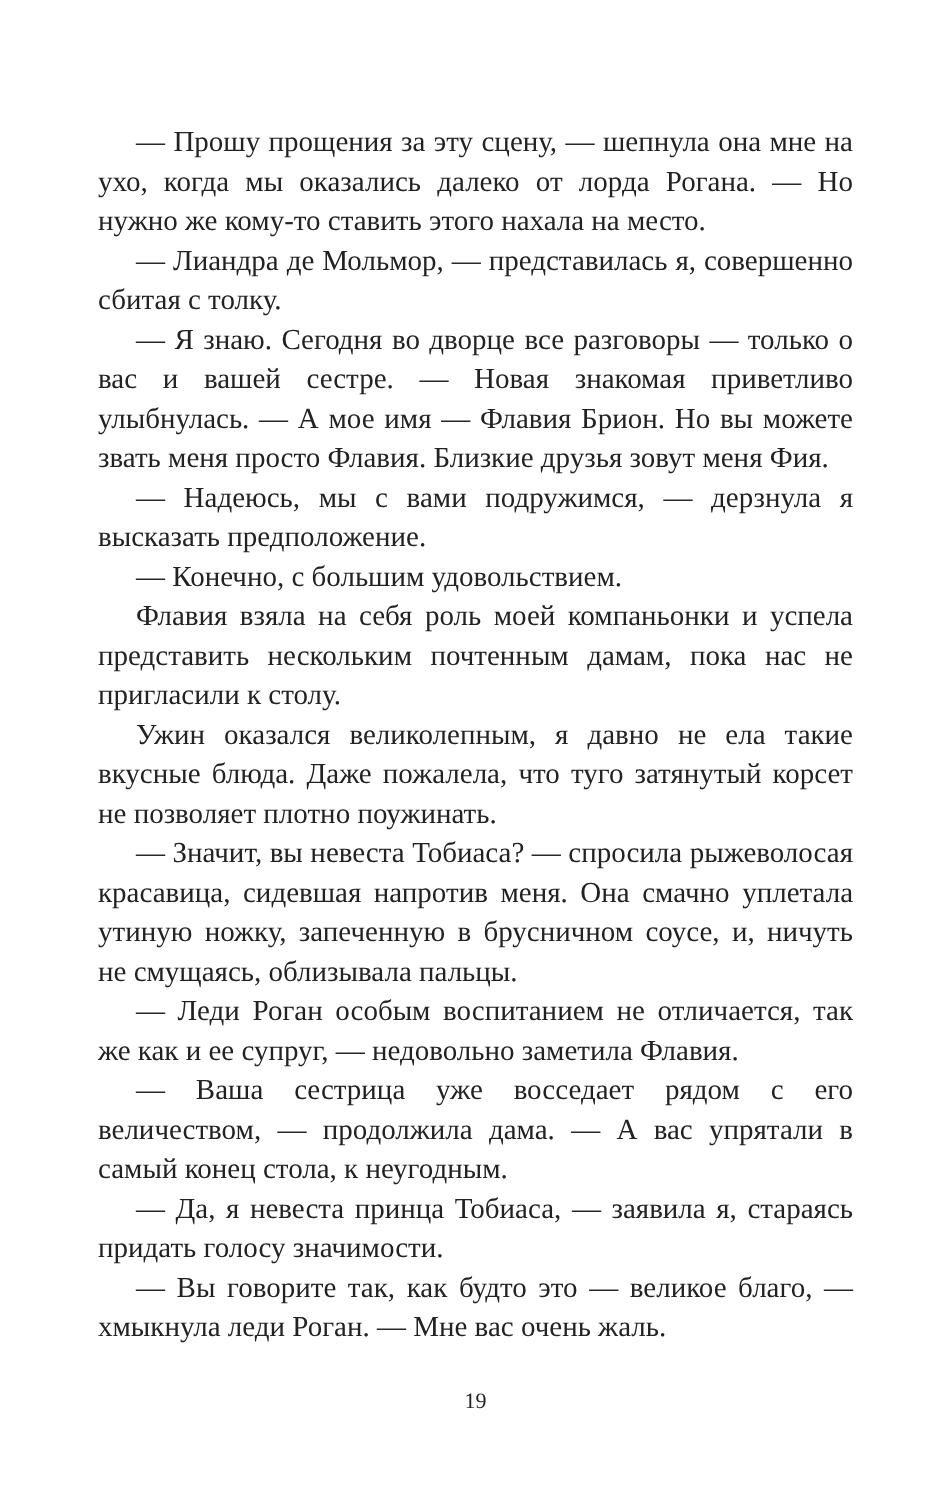— Прошу прощения за эту сцену, — шепнула она мне на ухо, когда мы оказались далеко от лорда Рогана. — Но нужно же кому-то ставить этого нахала на место.
— Лиандра де Мольмор, — представилась я, совершенно сбитая с толку.
— Я знаю. Сегодня во дворце все разговоры — только о вас и вашей сестре. — Новая знакомая приветливо улыбнулась. — А мое имя — Флавия Брион. Но вы можете звать меня просто Флавия. Близкие друзья зовут меня Фия.
— Надеюсь, мы с вами подружимся, — дерзнула я высказать предположение.
— Конечно, с большим удовольствием.
Флавия взяла на себя роль моей компаньонки и успела представить нескольким почтенным дамам, пока нас не пригласили к столу.
Ужин оказался великолепным, я давно не ела такие вкусные блюда. Даже пожалела, что туго затянутый корсет не позволяет плотно поужинать.
— Значит, вы невеста Тобиаса? — спросила рыжеволосая красавица, сидевшая напротив меня. Она смачно уплетала утиную ножку, запеченную в брусничном соусе, и, ничуть не смущаясь, облизывала пальцы.
— Леди Роган особым воспитанием не отличается, так же как и ее супруг, — недовольно заметила Флавия.
— Ваша сестрица уже восседает рядом с его величеством, — продолжила дама. — А вас упрятали в самый конец стола, к неугодным.
— Да, я невеста принца Тобиаса, — заявила я, стараясь придать голосу значимости.
— Вы говорите так, как будто это — великое благо, — хмыкнула леди Роган. — Мне вас очень жаль.
19